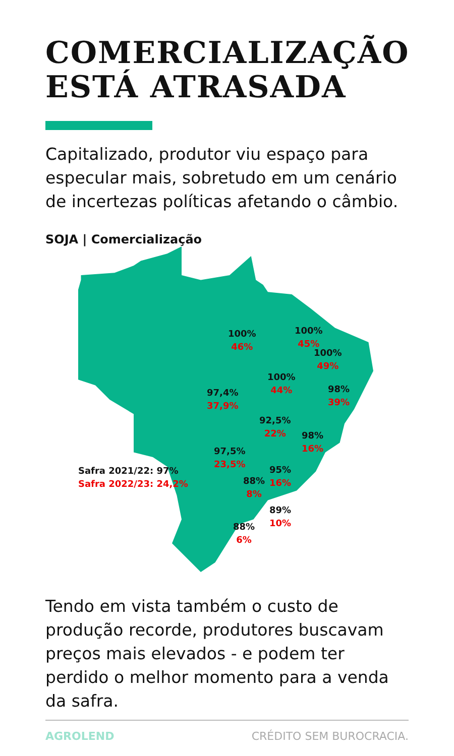COMERCIALIZAÇÃO
ESTÁ ATRASADA
Capitalizado, produtor viu espaço para especular mais, sobretudo em um cenário de incertezas políticas afetando o câmbio.
SOJA | Comercialização
100%
46%
100%
45%
100%
49%
100%
44%
98%
39%
97,4%
37,9%
92,5%
22%
98%
16%
97,5%
23,5%
95%
16%
88%
8%
89%
10%
88%
6%
Safra 2021/22: 97%
Safra 2022/23: 24,2%
Tendo em vista também o custo de produção recorde, produtores buscavam preços mais elevados - e podem ter perdido o melhor momento para a venda da safra.
AGROLEND CRÉDITO SEM BUROCRACIA.